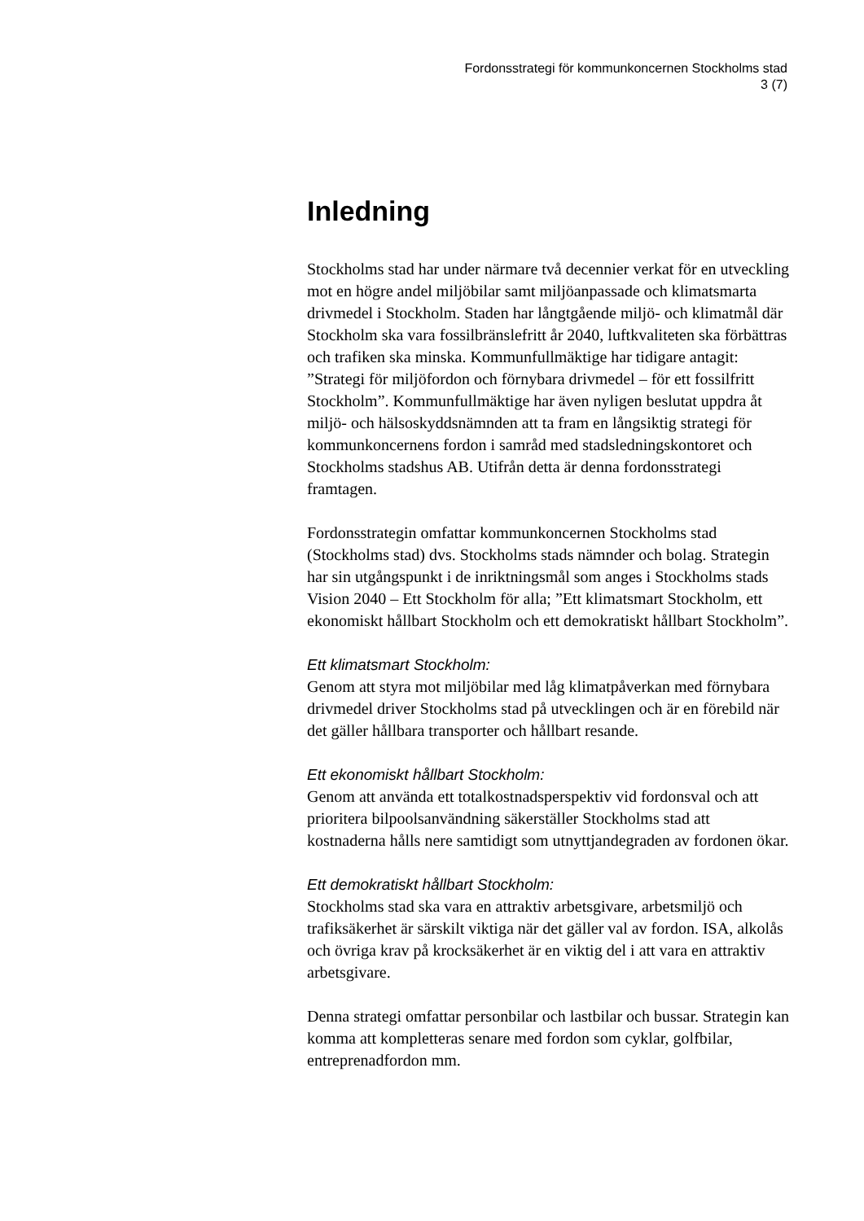Fordonsstrategi för kommunkoncernen Stockholms stad
3 (7)
Inledning
Stockholms stad har under närmare två decennier verkat för en utveckling mot en högre andel miljöbilar samt miljöanpassade och klimatsmarta drivmedel i Stockholm. Staden har långtgående miljö- och klimatmål där Stockholm ska vara fossilbränslefritt år 2040, luftkvaliteten ska förbättras och trafiken ska minska. Kommunfullmäktige har tidigare antagit: ”Strategi för miljöfordon och förnybara drivmedel – för ett fossilfritt Stockholm”. Kommunfullmäktige har även nyligen beslutat uppdra åt miljö- och hälsoskyddsnämnden att ta fram en långsiktig strategi för kommunkoncernens fordon i samråd med stadsledningskontoret och Stockholms stadshus AB. Utifrån detta är denna fordonsstrategi framtagen.
Fordonsstrategin omfattar kommunkoncernen Stockholms stad (Stockholms stad) dvs. Stockholms stads nämnder och bolag. Strategin har sin utgångspunkt i de inriktningsmål som anges i Stockholms stads Vision 2040 – Ett Stockholm för alla; ”Ett klimatsmart Stockholm, ett ekonomiskt hållbart Stockholm och ett demokratiskt hållbart Stockholm”.
Ett klimatsmart Stockholm:
Genom att styra mot miljöbilar med låg klimatpåverkan med förnybara drivmedel driver Stockholms stad på utvecklingen och är en förebild när det gäller hållbara transporter och hållbart resande.
Ett ekonomiskt hållbart Stockholm:
Genom att använda ett totalkostnadsperspektiv vid fordonsval och att prioritera bilpoolsanvändning säkerställer Stockholms stad att kostnaderna hålls nere samtidigt som utnyttjandegraden av fordonen ökar.
Ett demokratiskt hållbart Stockholm:
Stockholms stad ska vara en attraktiv arbetsgivare, arbetsmiljö och trafiksäkerhet är särskilt viktiga när det gäller val av fordon. ISA, alkolås och övriga krav på krocksäkerhet är en viktig del i att vara en attraktiv arbetsgivare.
Denna strategi omfattar personbilar och lastbilar och bussar. Strategin kan komma att kompletteras senare med fordon som cyklar, golfbilar, entreprenadfordon mm.